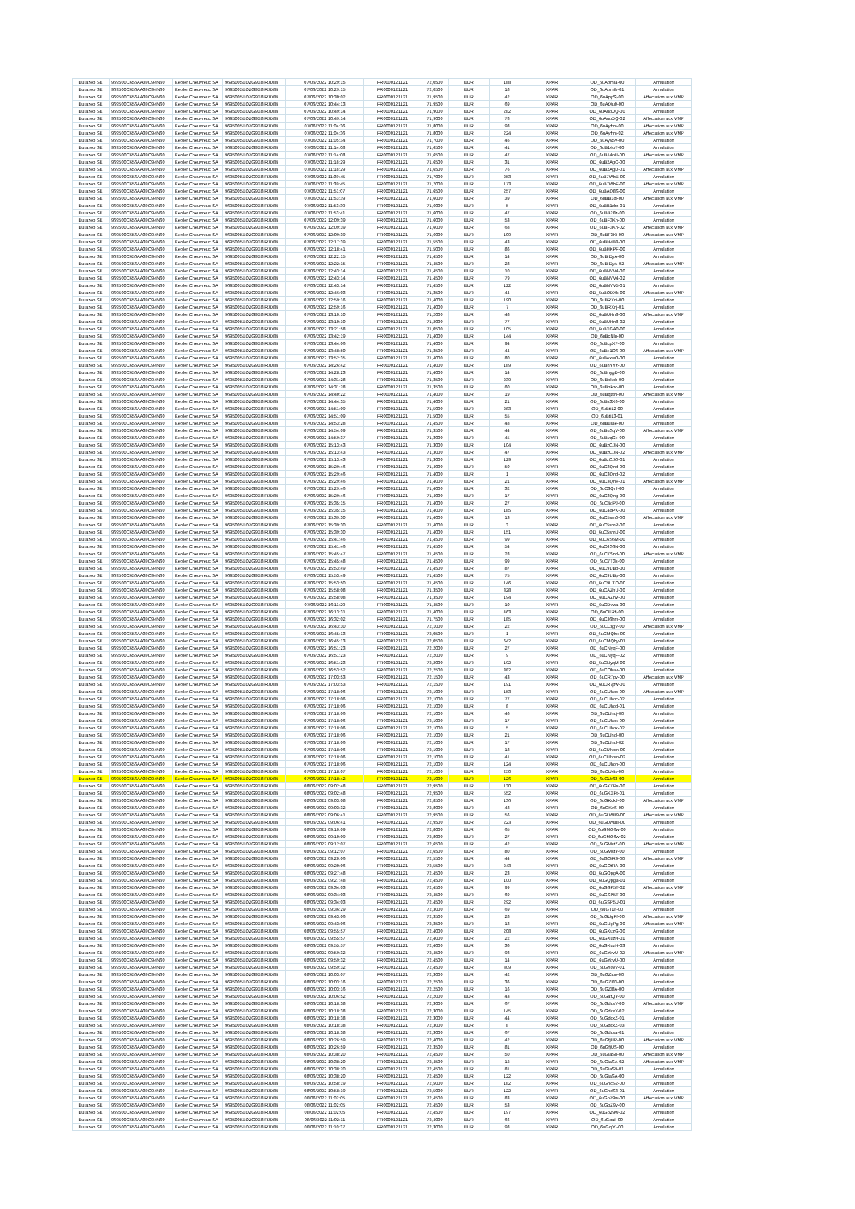| Eurazeo SE | 969500C656AA39O94N60 | Kepler Cheuvreux SA | 9695005EOZG9X8IRJD84 | 07/06/2022 10:29:15 | FR0000121121 | 72,0500 | EUR | 188 | XPAR | OD_6uApmIa-00 | Annulation |
| Eurazeo SE | 969500C656AA39O94N60 | Kepler Cheuvreux SA | 9695005EOZG9X8IRJD84 | 07/06/2022 10:29:15 | FR0000121121 | 72,0500 | EUR | 18 | XPAR | OD_6uApmIb-01 | Annulation |
| Eurazeo SE | 969500C656AA39O94N60 | Kepler Cheuvreux SA | 9695005EOZG9X8IRJD84 | 07/06/2022 10:30:02 | FR0000121121 | 71,9500 | EUR | 42 | XPAR | OD_6uApySj-00 | Affectation aux VMP |
| Eurazeo SE | 969500C656AA39O94N60 | Kepler Cheuvreux SA | 9695005EOZG9X8IRJD84 | 07/06/2022 10:44:13 | FR0000121121 | 71,9500 | EUR | 69 | XPAR | OD_6uAtXu0-00 | Annulation |
| Eurazeo SE | 969500C656AA39O94N60 | Kepler Cheuvreux SA | 9695005EOZG9X8IRJD84 | 07/06/2022 10:49:14 | FR0000121121 | 71,9000 | EUR | 282 | XPAR | OD_6uAuoDQ-00 | Annulation |
| Eurazeo SE | 969500C656AA39O94N60 | Kepler Cheuvreux SA | 9695005EOZG9X8IRJD84 | 07/06/2022 10:49:14 | FR0000121121 | 71,9000 | EUR | 78 | XPAR | OD_6uAuoDQ-02 | Affectation aux VMP |
| Eurazeo SE | 969500C656AA39O94N60 | Kepler Cheuvreux SA | 9695005EOZG9X8IRJD84 | 07/06/2022 11:04:36 | FR0000121121 | 71,8000 | EUR | 98 | XPAR | OD_6uAyfrm-00 | Affectation aux VMP |
| Eurazeo SE | 969500C656AA39O94N60 | Kepler Cheuvreux SA | 9695005EOZG9X8IRJD84 | 07/06/2022 11:04:36 | FR0000121121 | 71,8000 | EUR | 224 | XPAR | OD_6uAyfrm-02 | Affectation aux VMP |
| Eurazeo SE | 969500C656AA39O94N60 | Kepler Cheuvreux SA | 9695005EOZG9X8IRJD84 | 07/06/2022 11:05:34 | FR0000121121 | 71,7000 | EUR | 46 | XPAR | OD_6uAyv5V-00 | Annulation |
| Eurazeo SE | 969500C656AA39O94N60 | Kepler Cheuvreux SA | 9695005EOZG9X8IRJD84 | 07/06/2022 11:14:08 | FR0000121121 | 71,6500 | EUR | 41 | XPAR | OD_6uB14oT-00 | Annulation |
| Eurazeo SE | 969500C656AA39O94N60 | Kepler Cheuvreux SA | 9695005EOZG9X8IRJD84 | 07/06/2022 11:14:08 | FR0000121121 | 71,6500 | EUR | 47 | XPAR | OD_6uB14oU-00 | Affectation aux VMP |
| Eurazeo SE | 969500C656AA39O94N60 | Kepler Cheuvreux SA | 9695005EOZG9X8IRJD84 | 07/06/2022 11:18:29 | FR0000121121 | 71,6500 | EUR | 31 | XPAR | OD_6uB2AgC-00 | Annulation |
| Eurazeo SE | 969500C656AA39O94N60 | Kepler Cheuvreux SA | 9695005EOZG9X8IRJD84 | 07/06/2022 11:18:29 | FR0000121121 | 71,6500 | EUR | 76 | XPAR | OD_6uB2AgD-01 | Affectation aux VMP |
| Eurazeo SE | 969500C656AA39O94N60 | Kepler Cheuvreux SA | 9695005EOZG9X8IRJD84 | 07/06/2022 11:39:45 | FR0000121121 | 71,7000 | EUR | 253 | XPAR | OD_6uB7WbE-00 | Annulation |
| Eurazeo SE | 969500C656AA39O94N60 | Kepler Cheuvreux SA | 9695005EOZG9X8IRJD84 | 07/06/2022 11:39:45 | FR0000121121 | 71,7000 | EUR | 173 | XPAR | OD_6uB7WbF-00 | Affectation aux VMP |
| Eurazeo SE | 969500C656AA39O94N60 | Kepler Cheuvreux SA | 9695005EOZG9X8IRJD84 | 07/06/2022 11:51:07 | FR0000121121 | 71,6500 | EUR | 257 | XPAR | OD_6uBAO8S-00 | Annulation |
| Eurazeo SE | 969500C656AA39O94N60 | Kepler Cheuvreux SA | 9695005EOZG9X8IRJD84 | 07/06/2022 11:53:39 | FR0000121121 | 71,6000 | EUR | 39 | XPAR | OD_6uBB1dl-00 | Affectation aux VMP |
| Eurazeo SE | 969500C656AA39O94N60 | Kepler Cheuvreux SA | 9695005EOZG9X8IRJD84 | 07/06/2022 11:53:39 | FR0000121121 | 71,6000 | EUR | 5 | XPAR | OD_6uBB1dm-01 | Annulation |
| Eurazeo SE | 969500C656AA39O94N60 | Kepler Cheuvreux SA | 9695005EOZG9X8IRJD84 | 07/06/2022 11:53:41 | FR0000121121 | 71,6000 | EUR | 47 | XPAR | OD_6uBB28z-00 | Annulation |
| Eurazeo SE | 969500C656AA39O94N60 | Kepler Cheuvreux SA | 9695005EOZG9X8IRJD84 | 07/06/2022 12:09:39 | FR0000121121 | 71,6000 | EUR | 53 | XPAR | OD_6uBF3Kh-00 | Annulation |
| Eurazeo SE | 969500C656AA39O94N60 | Kepler Cheuvreux SA | 9695005EOZG9X8IRJD84 | 07/06/2022 12:09:39 | FR0000121121 | 71,6000 | EUR | 68 | XPAR | OD_6uBF3Kh-02 | Affectation aux VMP |
| Eurazeo SE | 969500C656AA39O94N60 | Kepler Cheuvreux SA | 9695005EOZG9X8IRJD84 | 07/06/2022 12:09:39 | FR0000121121 | 71,6000 | EUR | 109 | XPAR | OD_6uBF3Ki-00 | Affectation aux VMP |
| Eurazeo SE | 969500C656AA39O94N60 | Kepler Cheuvreux SA | 9695005EOZG9X8IRJD84 | 07/06/2022 12:17:39 | FR0000121121 | 71,5500 | EUR | 43 | XPAR | OD_6uBH4B3-00 | Annulation |
| Eurazeo SE | 969500C656AA39O94N60 | Kepler Cheuvreux SA | 9695005EOZG9X8IRJD84 | 07/06/2022 12:18:41 | FR0000121121 | 71,5000 | EUR | 86 | XPAR | OD_6uBHKPF-00 | Annulation |
| Eurazeo SE | 969500C656AA39O94N60 | Kepler Cheuvreux SA | 9695005EOZG9X8IRJD84 | 07/06/2022 12:22:15 | FR0000121121 | 71,4500 | EUR | 14 | XPAR | OD_6uBIDyA-00 | Annulation |
| Eurazeo SE | 969500C656AA39O94N60 | Kepler Cheuvreux SA | 9695005EOZG9X8IRJD84 | 07/06/2022 12:22:15 | FR0000121121 | 71,4500 | EUR | 28 | XPAR | OD_6uBIDyA-02 | Affectation aux VMP |
| Eurazeo SE | 969500C656AA39O94N60 | Kepler Cheuvreux SA | 9695005EOZG9X8IRJD84 | 07/06/2022 12:43:14 | FR0000121121 | 71,4500 | EUR | 10 | XPAR | OD_6uBNVV4-00 | Annulation |
| Eurazeo SE | 969500C656AA39O94N60 | Kepler Cheuvreux SA | 9695005EOZG9X8IRJD84 | 07/06/2022 12:43:14 | FR0000121121 | 71,4500 | EUR | 79 | XPAR | OD_6uBNVV4-02 | Annulation |
| Eurazeo SE | 969500C656AA39O94N60 | Kepler Cheuvreux SA | 9695005EOZG9X8IRJD84 | 07/06/2022 12:43:14 | FR0000121121 | 71,4500 | EUR | 122 | XPAR | OD_6uBNVV5-01 | Annulation |
| Eurazeo SE | 969500C656AA39O94N60 | Kepler Cheuvreux SA | 9695005EOZG9X8IRJD84 | 07/06/2022 12:46:03 | FR0000121121 | 71,3500 | EUR | 44 | XPAR | OD_6uBODXk-00 | Affectation aux VMP |
| Eurazeo SE | 969500C656AA39O94N60 | Kepler Cheuvreux SA | 9695005EOZG9X8IRJD84 | 07/06/2022 12:59:16 | FR0000121121 | 71,4000 | EUR | 190 | XPAR | OD_6uBRXni-00 | Annulation |
| Eurazeo SE | 969500C656AA39O94N60 | Kepler Cheuvreux SA | 9695005EOZG9X8IRJD84 | 07/06/2022 12:59:16 | FR0000121121 | 71,4000 | EUR | 7 | XPAR | OD_6uBRXnj-01 | Annulation |
| Eurazeo SE | 969500C656AA39O94N60 | Kepler Cheuvreux SA | 9695005EOZG9X8IRJD84 | 07/06/2022 13:10:10 | FR0000121121 | 71,2000 | EUR | 48 | XPAR | OD_6uBUHn8-00 | Affectation aux VMP |
| Eurazeo SE | 969500C656AA39O94N60 | Kepler Cheuvreux SA | 9695005EOZG9X8IRJD84 | 07/06/2022 13:10:10 | FR0000121121 | 71,2000 | EUR | 77 | XPAR | OD_6uBUHn8-02 | Annulation |
| Eurazeo SE | 969500C656AA39O94N60 | Kepler Cheuvreux SA | 9695005EOZG9X8IRJD84 | 07/06/2022 13:21:58 | FR0000121121 | 71,0500 | EUR | 105 | XPAR | OD_6uBXGA0-00 | Annulation |
| Eurazeo SE | 969500C656AA39O94N60 | Kepler Cheuvreux SA | 9695005EOZG9X8IRJD84 | 07/06/2022 13:42:19 | FR0000121121 | 71,4000 | EUR | 144 | XPAR | OD_6uBcNlu-00 | Annulation |
| Eurazeo SE | 969500C656AA39O94N60 | Kepler Cheuvreux SA | 9695005EOZG9X8IRJD84 | 07/06/2022 13:44:06 | FR0000121121 | 71,4000 | EUR | 94 | XPAR | OD_6uBcpX7-00 | Annulation |
| Eurazeo SE | 969500C656AA39O94N60 | Kepler Cheuvreux SA | 9695005EOZG9X8IRJD84 | 07/06/2022 13:48:50 | FR0000121121 | 71,3500 | EUR | 44 | XPAR | OD_6uBe1O6-00 | Affectation aux VMP |
| Eurazeo SE | 969500C656AA39O94N60 | Kepler Cheuvreux SA | 9695005EOZG9X8IRJD84 | 07/06/2022 13:52:35 | FR0000121121 | 71,4000 | EUR | 80 | XPAR | OD_6uBexwO-00 | Annulation |
| Eurazeo SE | 969500C656AA39O94N60 | Kepler Cheuvreux SA | 9695005EOZG9X8IRJD84 | 07/06/2022 14:26:42 | FR0000121121 | 71,4000 | EUR | 189 | XPAR | OD_6uBnYYz-00 | Annulation |
| Eurazeo SE | 969500C656AA39O94N60 | Kepler Cheuvreux SA | 9695005EOZG9X8IRJD84 | 07/06/2022 14:28:23 | FR0000121121 | 71,4000 | EUR | 14 | XPAR | OD_6uBnygD-00 | Annulation |
| Eurazeo SE | 969500C656AA39O94N60 | Kepler Cheuvreux SA | 9695005EOZG9X8IRJD84 | 07/06/2022 14:31:28 | FR0000121121 | 71,3500 | EUR | 239 | XPAR | OD_6uBokob-00 | Annulation |
| Eurazeo SE | 969500C656AA39O94N60 | Kepler Cheuvreux SA | 9695005EOZG9X8IRJD84 | 07/06/2022 14:31:28 | FR0000121121 | 71,3500 | EUR | 60 | XPAR | OD_6uBokoc-00 | Annulation |
| Eurazeo SE | 969500C656AA39O94N60 | Kepler Cheuvreux SA | 9695005EOZG9X8IRJD84 | 07/06/2022 14:40:22 | FR0000121121 | 71,4000 | EUR | 19 | XPAR | OD_6uBqztN-00 | Affectation aux VMP |
| Eurazeo SE | 969500C656AA39O94N60 | Kepler Cheuvreux SA | 9695005EOZG9X8IRJD84 | 07/06/2022 14:44:35 | FR0000121121 | 71,4000 | EUR | 21 | XPAR | OD_6uBs3X6-00 | Annulation |
| Eurazeo SE | 969500C656AA39O94N60 | Kepler Cheuvreux SA | 9695005EOZG9X8IRJD84 | 07/06/2022 14:51:09 | FR0000121121 | 71,5000 | EUR | 283 | XPAR | OD_6uBti12-00 | Annulation |
| Eurazeo SE | 969500C656AA39O94N60 | Kepler Cheuvreux SA | 9695005EOZG9X8IRJD84 | 07/06/2022 14:51:09 | FR0000121121 | 71,5000 | EUR | 55 | XPAR | OD_6uBti13-01 | Annulation |
| Eurazeo SE | 969500C656AA39O94N60 | Kepler Cheuvreux SA | 9695005EOZG9X8IRJD84 | 07/06/2022 14:53:28 | FR0000121121 | 71,4500 | EUR | 48 | XPAR | OD_6uBulBe-00 | Annulation |
| Eurazeo SE | 969500C656AA39O94N60 | Kepler Cheuvreux SA | 9695005EOZG9X8IRJD84 | 07/06/2022 14:54:09 | FR0000121121 | 71,3500 | EUR | 44 | XPAR | OD_6uBuSqV-00 | Affectation aux VMP |
| Eurazeo SE | 969500C656AA39O94N60 | Kepler Cheuvreux SA | 9695005EOZG9X8IRJD84 | 07/06/2022 14:59:37 | FR0000121121 | 71,3000 | EUR | 45 | XPAR | OD_6uBvqCe-00 | Annulation |
| Eurazeo SE | 969500C656AA39O94N60 | Kepler Cheuvreux SA | 9695005EOZG9X8IRJD84 | 07/06/2022 15:13:43 | FR0000121121 | 71,3000 | EUR | 104 | XPAR | OD_6uBzOJN-00 | Annulation |
| Eurazeo SE | 969500C656AA39O94N60 | Kepler Cheuvreux SA | 9695005EOZG9X8IRJD84 | 07/06/2022 15:13:43 | FR0000121121 | 71,3000 | EUR | 47 | XPAR | OD_6uBzOJN-02 | Affectation aux VMP |
| Eurazeo SE | 969500C656AA39O94N60 | Kepler Cheuvreux SA | 9695005EOZG9X8IRJD84 | 07/06/2022 15:13:43 | FR0000121121 | 71,3000 | EUR | 129 | XPAR | OD_6uBzOJO-01 | Annulation |
| Eurazeo SE | 969500C656AA39O94N60 | Kepler Cheuvreux SA | 9695005EOZG9X8IRJD84 | 07/06/2022 15:29:46 | FR0000121121 | 71,4000 | EUR | 50 | XPAR | OD_6uC3Qnd-00 | Annulation |
| Eurazeo SE | 969500C656AA39O94N60 | Kepler Cheuvreux SA | 9695005EOZG9X8IRJD84 | 07/06/2022 15:29:46 | FR0000121121 | 71,4000 | EUR | 1 | XPAR | OD_6uC3Qnd-02 | Annulation |
| Eurazeo SE | 969500C656AA39O94N60 | Kepler Cheuvreux SA | 9695005EOZG9X8IRJD84 | 07/06/2022 15:29:46 | FR0000121121 | 71,4000 | EUR | 21 | XPAR | OD_6uC3Qne-01 | Affectation aux VMP |
| Eurazeo SE | 969500C656AA39O94N60 | Kepler Cheuvreux SA | 9695005EOZG9X8IRJD84 | 07/06/2022 15:29:46 | FR0000121121 | 71,4000 | EUR | 32 | XPAR | OD_6uC3Qnf-00 | Annulation |
| Eurazeo SE | 969500C656AA39O94N60 | Kepler Cheuvreux SA | 9695005EOZG9X8IRJD84 | 07/06/2022 15:29:46 | FR0000121121 | 71,4000 | EUR | 17 | XPAR | OD_6uC3Qng-00 | Annulation |
| Eurazeo SE | 969500C656AA39O94N60 | Kepler Cheuvreux SA | 9695005EOZG9X8IRJD84 | 07/06/2022 15:35:15 | FR0000121121 | 71,4000 | EUR | 27 | XPAR | OD_6uC4oPJ-00 | Annulation |
| Eurazeo SE | 969500C656AA39O94N60 | Kepler Cheuvreux SA | 9695005EOZG9X8IRJD84 | 07/06/2022 15:35:15 | FR0000121121 | 71,4000 | EUR | 185 | XPAR | OD_6uC4oPK-00 | Annulation |
| Eurazeo SE | 969500C656AA39O94N60 | Kepler Cheuvreux SA | 9695005EOZG9X8IRJD84 | 07/06/2022 15:39:30 | FR0000121121 | 71,4000 | EUR | 13 | XPAR | OD_6uC5sm0-00 | Affectation aux VMP |
| Eurazeo SE | 969500C656AA39O94N60 | Kepler Cheuvreux SA | 9695005EOZG9X8IRJD84 | 07/06/2022 15:39:30 | FR0000121121 | 71,4000 | EUR | 3 | XPAR | OD_6uC5smP-00 | Annulation |
| Eurazeo SE | 969500C656AA39O94N60 | Kepler Cheuvreux SA | 9695005EOZG9X8IRJD84 | 07/06/2022 15:39:30 | FR0000121121 | 71,4000 | EUR | 151 | XPAR | OD_6uC5smU-00 | Annulation |
| Eurazeo SE | 969500C656AA39O94N60 | Kepler Cheuvreux SA | 9695005EOZG9X8IRJD84 | 07/06/2022 15:41:46 | FR0000121121 | 71,4500 | EUR | 99 | XPAR | OD_6uC6S6M-00 | Annulation |
| Eurazeo SE | 969500C656AA39O94N60 | Kepler Cheuvreux SA | 9695005EOZG9X8IRJD84 | 07/06/2022 15:41:46 | FR0000121121 | 71,4500 | EUR | 54 | XPAR | OD_6uC6S6N-00 | Annulation |
| Eurazeo SE | 969500C656AA39O94N60 | Kepler Cheuvreux SA | 9695005EOZG9X8IRJD84 | 07/06/2022 15:45:47 | FR0000121121 | 71,4500 | EUR | 28 | XPAR | OD_6uC7Snd-00 | Affectation aux VMP |
| Eurazeo SE | 969500C656AA39O94N60 | Kepler Cheuvreux SA | 9695005EOZG9X8IRJD84 | 07/06/2022 15:45:48 | FR0000121121 | 71,4500 | EUR | 99 | XPAR | OD_6uC7T3k-00 | Annulation |
| Eurazeo SE | 969500C656AA39O94N60 | Kepler Cheuvreux SA | 9695005EOZG9X8IRJD84 | 07/06/2022 15:53:49 | FR0000121121 | 71,4500 | EUR | 87 | XPAR | OD_6uC9UBo-00 | Annulation |
| Eurazeo SE | 969500C656AA39O94N60 | Kepler Cheuvreux SA | 9695005EOZG9X8IRJD84 | 07/06/2022 15:53:49 | FR0000121121 | 71,4500 | EUR | 75 | XPAR | OD_6uC9UBp-00 | Annulation |
| Eurazeo SE | 969500C656AA39O94N60 | Kepler Cheuvreux SA | 9695005EOZG9X8IRJD84 | 07/06/2022 15:53:50 | FR0000121121 | 71,4500 | EUR | 146 | XPAR | OD_6uC9UTO-00 | Annulation |
| Eurazeo SE | 969500C656AA39O94N60 | Kepler Cheuvreux SA | 9695005EOZG9X8IRJD84 | 07/06/2022 15:58:08 | FR0000121121 | 71,3500 | EUR | 328 | XPAR | OD_6uCAZhU-00 | Annulation |
| Eurazeo SE | 969500C656AA39O94N60 | Kepler Cheuvreux SA | 9695005EOZG9X8IRJD84 | 07/06/2022 15:58:08 | FR0000121121 | 71,3500 | EUR | 194 | XPAR | OD_6uCAZhV-00 | Annulation |
| Eurazeo SE | 969500C656AA39O94N60 | Kepler Cheuvreux SA | 9695005EOZG9X8IRJD84 | 07/06/2022 16:11:29 | FR0000121121 | 71,4500 | EUR | 10 | XPAR | OD_6uCDvwa-00 | Annulation |
| Eurazeo SE | 969500C656AA39O94N60 | Kepler Cheuvreux SA | 9695005EOZG9X8IRJD84 | 07/06/2022 16:13:31 | FR0000121121 | 71,4000 | EUR | 463 | XPAR | OD_6uCERfj-00 | Annulation |
| Eurazeo SE | 969500C656AA39O94N60 | Kepler Cheuvreux SA | 9695005EOZG9X8IRJD84 | 07/06/2022 16:32:02 | FR0000121121 | 71,7500 | EUR | 185 | XPAR | OD_6uCJ6hm-00 | Annulation |
| Eurazeo SE | 969500C656AA39O94N60 | Kepler Cheuvreux SA | 9695005EOZG9X8IRJD84 | 07/06/2022 16:43:30 | FR0000121121 | 72,1000 | EUR | 22 | XPAR | OD_6uCLzgV-00 | Affectation aux VMP |
| Eurazeo SE | 969500C656AA39O94N60 | Kepler Cheuvreux SA | 9695005EOZG9X8IRJD84 | 07/06/2022 16:45:13 | FR0000121121 | 72,0500 | EUR | 1 | XPAR | OD_6uCMQbx-00 | Annulation |
| Eurazeo SE | 969500C656AA39O94N60 | Kepler Cheuvreux SA | 9695005EOZG9X8IRJD84 | 07/06/2022 16:45:13 | FR0000121121 | 72,0500 | EUR | 642 | XPAR | OD_6uCMQby-01 | Annulation |
| Eurazeo SE | 969500C656AA39O94N60 | Kepler Cheuvreux SA | 9695005EOZG9X8IRJD84 | 07/06/2022 16:51:23 | FR0000121121 | 72,2000 | EUR | 27 | XPAR | OD_6uCNyqF-00 | Annulation |
| Eurazeo SE | 969500C656AA39O94N60 | Kepler Cheuvreux SA | 9695005EOZG9X8IRJD84 | 07/06/2022 16:51:23 | FR0000121121 | 72,2000 | EUR | 9 | XPAR | OD_6uCNyqF-02 | Annulation |
| Eurazeo SE | 969500C656AA39O94N60 | Kepler Cheuvreux SA | 9695005EOZG9X8IRJD84 | 07/06/2022 16:51:23 | FR0000121121 | 72,2000 | EUR | 192 | XPAR | OD_6uCNyqM-00 | Annulation |
| Eurazeo SE | 969500C656AA39O94N60 | Kepler Cheuvreux SA | 9695005EOZG9X8IRJD84 | 07/06/2022 16:53:52 | FR0000121121 | 72,2500 | EUR | 382 | XPAR | OD_6uCObav-00 | Annulation |
| Eurazeo SE | 969500C656AA39O94N60 | Kepler Cheuvreux SA | 9695005EOZG9X8IRJD84 | 07/06/2022 17:03:53 | FR0000121121 | 72,1500 | EUR | 43 | XPAR | OD_6uCR7pv-00 | Affectation aux VMP |
| Eurazeo SE | 969500C656AA39O94N60 | Kepler Cheuvreux SA | 9695005EOZG9X8IRJD84 | 07/06/2022 17:03:53 | FR0000121121 | 72,1500 | EUR | 191 | XPAR | OD_6uCR7pw-00 | Annulation |
| Eurazeo SE | 969500C656AA39O94N60 | Kepler Cheuvreux SA | 9695005EOZG9X8IRJD84 | 07/06/2022 17:18:06 | FR0000121121 | 72,1000 | EUR | 153 | XPAR | OD_6uCUhoc-00 | Affectation aux VMP |
| Eurazeo SE | 969500C656AA39O94N60 | Kepler Cheuvreux SA | 9695005EOZG9X8IRJD84 | 07/06/2022 17:18:06 | FR0000121121 | 72,1000 | EUR | 77 | XPAR | OD_6uCUhoc-02 | Annulation |
| Eurazeo SE | 969500C656AA39O94N60 | Kepler Cheuvreux SA | 9695005EOZG9X8IRJD84 | 07/06/2022 17:18:06 | FR0000121121 | 72,1000 | EUR | 8 | XPAR | OD_6uCUhod-01 | Annulation |
| Eurazeo SE | 969500C656AA39O94N60 | Kepler Cheuvreux SA | 9695005EOZG9X8IRJD84 | 07/06/2022 17:18:06 | FR0000121121 | 72,1000 | EUR | 46 | XPAR | OD_6uCUhoj-00 | Annulation |
| Eurazeo SE | 969500C656AA39O94N60 | Kepler Cheuvreux SA | 9695005EOZG9X8IRJD84 | 07/06/2022 17:18:06 | FR0000121121 | 72,1000 | EUR | 17 | XPAR | OD_6uCUhok-00 | Annulation |
| Eurazeo SE | 969500C656AA39O94N60 | Kepler Cheuvreux SA | 9695005EOZG9X8IRJD84 | 07/06/2022 17:18:06 | FR0000121121 | 72,1000 | EUR | 5 | XPAR | OD_6uCUhok-02 | Annulation |
| Eurazeo SE | 969500C656AA39O94N60 | Kepler Cheuvreux SA | 9695005EOZG9X8IRJD84 | 07/06/2022 17:18:06 | FR0000121121 | 72,1000 | EUR | 21 | XPAR | OD_6uCUhol-00 | Annulation |
| Eurazeo SE | 969500C656AA39O94N60 | Kepler Cheuvreux SA | 9695005EOZG9X8IRJD84 | 07/06/2022 17:18:06 | FR0000121121 | 72,1000 | EUR | 17 | XPAR | OD_6uCUhol-02 | Annulation |
| Eurazeo SE | 969500C656AA39O94N60 | Kepler Cheuvreux SA | 9695005EOZG9X8IRJD84 | 07/06/2022 17:18:06 | FR0000121121 | 72,1000 | EUR | 18 | XPAR | OD_6uCUhom-00 | Annulation |
| Eurazeo SE | 969500C656AA39O94N60 | Kepler Cheuvreux SA | 9695005EOZG9X8IRJD84 | 07/06/2022 17:18:06 | FR0000121121 | 72,1000 | EUR | 41 | XPAR | OD_6uCUhom-02 | Annulation |
| Eurazeo SE | 969500C656AA39O94N60 | Kepler Cheuvreux SA | 9695005EOZG9X8IRJD84 | 07/06/2022 17:18:06 | FR0000121121 | 72,1000 | EUR | 124 | XPAR | OD_6uCUhon-00 | Annulation |
| Eurazeo SE | 969500C656AA39O94N60 | Kepler Cheuvreux SA | 9695005EOZG9X8IRJD84 | 07/06/2022 17:18:07 | FR0000121121 | 72,1000 | EUR | 250 | XPAR | OD_6uCUi4s-00 | Annulation |
| Eurazeo SE | 969500C656AA39O94N60 | Kepler Cheuvreux SA | 9695005EOZG9X8IRJD84 | 07/06/2022 17:18:42 | FR0000121121 | 72,1000 | EUR | 126 | XPAR | OD_6uCUr63-00 | Annulation |
| Eurazeo SE | 969500C656AA39O94N60 | Kepler Cheuvreux SA | 9695005EOZG9X8IRJD84 | 08/06/2022 09:02:48 | FR0000121121 | 72,9500 | EUR | 130 | XPAR | OD_6uGKXPs-00 | Annulation |
| Eurazeo SE | 969500C656AA39O94N60 | Kepler Cheuvreux SA | 9695005EOZG9X8IRJD84 | 08/06/2022 09:02:48 | FR0000121121 | 72,9500 | EUR | 552 | XPAR | OD_6uGKXPt-01 | Annulation |
| Eurazeo SE | 969500C656AA39O94N60 | Kepler Cheuvreux SA | 9695005EOZG9X8IRJD84 | 08/06/2022 09:03:08 | FR0000121121 | 72,8500 | EUR | 136 | XPAR | OD_6uGKckJ-00 | Affectation aux VMP |
| Eurazeo SE | 969500C656AA39O94N60 | Kepler Cheuvreux SA | 9695005EOZG9X8IRJD84 | 08/06/2022 09:03:32 | FR0000121121 | 72,8000 | EUR | 48 | XPAR | OD_6uGKirS-00 | Annulation |
| Eurazeo SE | 969500C656AA39O94N60 | Kepler Cheuvreux SA | 9695005EOZG9X8IRJD84 | 08/06/2022 09:06:41 | FR0000121121 | 72,9500 | EUR | 56 | XPAR | OD_6uGLWB9-00 | Affectation aux VMP |
| Eurazeo SE | 969500C656AA39O94N60 | Kepler Cheuvreux SA | 9695005EOZG9X8IRJD84 | 08/06/2022 09:06:41 | FR0000121121 | 72,9500 | EUR | 223 | XPAR | OD_6uGLWB8-00 | Annulation |
| Eurazeo SE | 969500C656AA39O94N60 | Kepler Cheuvreux SA | 9695005EOZG9X8IRJD84 | 08/06/2022 09:10:09 | FR0000121121 | 72,8000 | EUR | 65 | XPAR | OD_6uGMO6w-00 | Annulation |
| Eurazeo SE | 969500C656AA39O94N60 | Kepler Cheuvreux SA | 9695005EOZG9X8IRJD84 | 08/06/2022 09:10:09 | FR0000121121 | 72,8000 | EUR | 27 | XPAR | OD_6uGMO6w-02 | Annulation |
| Eurazeo SE | 969500C656AA39O94N60 | Kepler Cheuvreux SA | 9695005EOZG9X8IRJD84 | 08/06/2022 09:12:07 | FR0000121121 | 72,6500 | EUR | 42 | XPAR | OD_6uGMstZ-00 | Affectation aux VMP |
| Eurazeo SE | 969500C656AA39O94N60 | Kepler Cheuvreux SA | 9695005EOZG9X8IRJD84 | 08/06/2022 09:12:07 | FR0000121121 | 72,6500 | EUR | 80 | XPAR | OD_6uGMstY-00 | Annulation |
| Eurazeo SE | 969500C656AA39O94N60 | Kepler Cheuvreux SA | 9695005EOZG9X8IRJD84 | 08/06/2022 09:20:06 | FR0000121121 | 72,5500 | EUR | 44 | XPAR | OD_6uGOtR9-00 | Affectation aux VMP |
| Eurazeo SE | 969500C656AA39O94N60 | Kepler Cheuvreux SA | 9695005EOZG9X8IRJD84 | 08/06/2022 09:20:06 | FR0000121121 | 72,5500 | EUR | 243 | XPAR | OD_6uGOtRA-00 | Annulation |
| Eurazeo SE | 969500C656AA39O94N60 | Kepler Cheuvreux SA | 9695005EOZG9X8IRJD84 | 08/06/2022 09:27:48 | FR0000121121 | 72,4500 | EUR | 23 | XPAR | OD_6uGQpgA-00 | Annulation |
| Eurazeo SE | 969500C656AA39O94N60 | Kepler Cheuvreux SA | 9695005EOZG9X8IRJD84 | 08/06/2022 09:27:48 | FR0000121121 | 72,4500 | EUR | 100 | XPAR | OD_6uGQpgB-01 | Annulation |
| Eurazeo SE | 969500C656AA39O94N60 | Kepler Cheuvreux SA | 9695005EOZG9X8IRJD84 | 08/06/2022 09:34:03 | FR0000121121 | 72,4500 | EUR | 99 | XPAR | OD_6uGSP5T-02 | Affectation aux VMP |
| Eurazeo SE | 969500C656AA39O94N60 | Kepler Cheuvreux SA | 9695005EOZG9X8IRJD84 | 08/06/2022 09:34:03 | FR0000121121 | 72,4500 | EUR | 69 | XPAR | OD_6uGSP5T-00 | Annulation |
| Eurazeo SE | 969500C656AA39O94N60 | Kepler Cheuvreux SA | 9695005EOZG9X8IRJD84 | 08/06/2022 09:34:03 | FR0000121121 | 72,4500 | EUR | 292 | XPAR | OD_6uGSP5U-01 | Annulation |
| Eurazeo SE | 969500C656AA39O94N60 | Kepler Cheuvreux SA | 9695005EOZG9X8IRJD84 | 08/06/2022 09:36:29 | FR0000121121 | 72,3000 | EUR | 69 | XPAR | OD_6uGT1lt-00 | Annulation |
| Eurazeo SE | 969500C656AA39O94N60 | Kepler Cheuvreux SA | 9695005EOZG9X8IRJD84 | 08/06/2022 09:43:06 | FR0000121121 | 72,3500 | EUR | 28 | XPAR | OD_6uGUgPf-00 | Affectation aux VMP |
| Eurazeo SE | 969500C656AA39O94N60 | Kepler Cheuvreux SA | 9695005EOZG9X8IRJD84 | 08/06/2022 09:43:06 | FR0000121121 | 72,3500 | EUR | 13 | XPAR | OD_6uGUgPg-00 | Affectation aux VMP |
| Eurazeo SE | 969500C656AA39O94N60 | Kepler Cheuvreux SA | 9695005EOZG9X8IRJD84 | 08/06/2022 09:55:57 | FR0000121121 | 72,4000 | EUR | 208 | XPAR | OD_6uGXuzG-00 | Annulation |
| Eurazeo SE | 969500C656AA39O94N60 | Kepler Cheuvreux SA | 9695005EOZG9X8IRJD84 | 08/06/2022 09:55:57 | FR0000121121 | 72,4000 | EUR | 22 | XPAR | OD_6uGXuzH-01 | Annulation |
| Eurazeo SE | 969500C656AA39O94N60 | Kepler Cheuvreux SA | 9695005EOZG9X8IRJD84 | 08/06/2022 09:55:57 | FR0000121121 | 72,4000 | EUR | 36 | XPAR | OD_6uGXuzH-03 | Annulation |
| Eurazeo SE | 969500C656AA39O94N60 | Kepler Cheuvreux SA | 9695005EOZG9X8IRJD84 | 08/06/2022 09:59:32 | FR0000121121 | 72,4500 | EUR | 93 | XPAR | OD_6uGYovU-02 | Affectation aux VMP |
| Eurazeo SE | 969500C656AA39O94N60 | Kepler Cheuvreux SA | 9695005EOZG9X8IRJD84 | 08/06/2022 09:59:32 | FR0000121121 | 72,4500 | EUR | 14 | XPAR | OD_6uGYovU-00 | Annulation |
| Eurazeo SE | 969500C656AA39O94N60 | Kepler Cheuvreux SA | 9695005EOZG9X8IRJD84 | 08/06/2022 09:59:32 | FR0000121121 | 72,4500 | EUR | 309 | XPAR | OD_6uGYovV-01 | Annulation |
| Eurazeo SE | 969500C656AA39O94N60 | Kepler Cheuvreux SA | 9695005EOZG9X8IRJD84 | 08/06/2022 10:03:07 | FR0000121121 | 72,3000 | EUR | 42 | XPAR | OD_6uGZiuo-00 | Annulation |
| Eurazeo SE | 969500C656AA39O94N60 | Kepler Cheuvreux SA | 9695005EOZG9X8IRJD84 | 08/06/2022 10:03:16 | FR0000121121 | 72,2500 | EUR | 36 | XPAR | OD_6uGZl83-00 | Annulation |
| Eurazeo SE | 969500C656AA39O94N60 | Kepler Cheuvreux SA | 9695005EOZG9X8IRJD84 | 08/06/2022 10:03:16 | FR0000121121 | 72,2500 | EUR | 16 | XPAR | OD_6uGZl8A-00 | Annulation |
| Eurazeo SE | 969500C656AA39O94N60 | Kepler Cheuvreux SA | 9695005EOZG9X8IRJD84 | 08/06/2022 10:06:52 | FR0000121121 | 72,2000 | EUR | 43 | XPAR | OD_6uGafQY-00 | Annulation |
| Eurazeo SE | 969500C656AA39O94N60 | Kepler Cheuvreux SA | 9695005EOZG9X8IRJD84 | 08/06/2022 10:18:38 | FR0000121121 | 72,3000 | EUR | 67 | XPAR | OD_6uGdcxY-00 | Affectation aux VMP |
| Eurazeo SE | 969500C656AA39O94N60 | Kepler Cheuvreux SA | 9695005EOZG9X8IRJD84 | 08/06/2022 10:18:38 | FR0000121121 | 72,3000 | EUR | 145 | XPAR | OD_6uGdcxY-02 | Annulation |
| Eurazeo SE | 969500C656AA39O94N60 | Kepler Cheuvreux SA | 9695005EOZG9X8IRJD84 | 08/06/2022 10:18:38 | FR0000121121 | 72,3000 | EUR | 44 | XPAR | OD_6uGdcxZ-01 | Annulation |
| Eurazeo SE | 969500C656AA39O94N60 | Kepler Cheuvreux SA | 9695005EOZG9X8IRJD84 | 08/06/2022 10:18:38 | FR0000121121 | 72,3000 | EUR | 8 | XPAR | OD_6uGdcxZ-03 | Annulation |
| Eurazeo SE | 969500C656AA39O94N60 | Kepler Cheuvreux SA | 9695005EOZG9X8IRJD84 | 08/06/2022 10:18:38 | FR0000121121 | 72,3000 | EUR | 67 | XPAR | OD_6uGdcxa-01 | Annulation |
| Eurazeo SE | 969500C656AA39O94N60 | Kepler Cheuvreux SA | 9695005EOZG9X8IRJD84 | 08/06/2022 10:26:59 | FR0000121121 | 72,4000 | EUR | 42 | XPAR | OD_6uGfjUR-00 | Affectation aux VMP |
| Eurazeo SE | 969500C656AA39O94N60 | Kepler Cheuvreux SA | 9695005EOZG9X8IRJD84 | 08/06/2022 10:26:59 | FR0000121121 | 72,3500 | EUR | 81 | XPAR | OD_6uGfjUS-00 | Annulation |
| Eurazeo SE | 969500C656AA39O94N60 | Kepler Cheuvreux SA | 9695005EOZG9X8IRJD84 | 08/06/2022 10:38:20 | FR0000121121 | 72,4500 | EUR | 50 | XPAR | OD_6uGiaS8-00 | Affectation aux VMP |
| Eurazeo SE | 969500C656AA39O94N60 | Kepler Cheuvreux SA | 9695005EOZG9X8IRJD84 | 08/06/2022 10:38:20 | FR0000121121 | 72,4500 | EUR | 12 | XPAR | OD_6uGiaSA-02 | Affectation aux VMP |
| Eurazeo SE | 969500C656AA39O94N60 | Kepler Cheuvreux SA | 9695005EOZG9X8IRJD84 | 08/06/2022 10:38:20 | FR0000121121 | 72,4500 | EUR | 81 | XPAR | OD_6uGiaS9-01 | Annulation |
| Eurazeo SE | 969500C656AA39O94N60 | Kepler Cheuvreux SA | 9695005EOZG9X8IRJD84 | 08/06/2022 10:38:20 | FR0000121121 | 72,4500 | EUR | 122 | XPAR | OD_6uGiaSA-00 | Annulation |
| Eurazeo SE | 969500C656AA39O94N60 | Kepler Cheuvreux SA | 9695005EOZG9X8IRJD84 | 08/06/2022 10:58:19 | FR0000121121 | 72,5000 | EUR | 182 | XPAR | OD_6uGncS2-00 | Annulation |
| Eurazeo SE | 969500C656AA39O94N60 | Kepler Cheuvreux SA | 9695005EOZG9X8IRJD84 | 08/06/2022 10:58:19 | FR0000121121 | 72,5000 | EUR | 122 | XPAR | OD_6uGncS3-01 | Annulation |
| Eurazeo SE | 969500C656AA39O94N60 | Kepler Cheuvreux SA | 9695005EOZG9X8IRJD84 | 08/06/2022 11:02:05 | FR0000121121 | 72,4500 | EUR | 83 | XPAR | OD_6uGoZ9w-00 | Affectation aux VMP |
| Eurazeo SE | 969500C656AA39O94N60 | Kepler Cheuvreux SA | 9695005EOZG9X8IRJD84 | 08/06/2022 11:02:05 | FR0000121121 | 72,4500 | EUR | 53 | XPAR | OD_6uGoZ9v-00 | Annulation |
| Eurazeo SE | 969500C656AA39O94N60 | Kepler Cheuvreux SA | 9695005EOZG9X8IRJD84 | 08/06/2022 11:02:05 | FR0000121121 | 72,4500 | EUR | 197 | XPAR | OD_6uGoZ9w-02 | Annulation |
| Eurazeo SE | 969500C656AA39O94N60 | Kepler Cheuvreux SA | 9695005EOZG9X8IRJD84 | 08/06/2022 11:02:11 | FR0000121121 | 72,4000 | EUR | 66 | XPAR | OD_6uGoail-00 | Annulation |
| Eurazeo SE | 969500C656AA39O94N60 | Kepler Cheuvreux SA | 9695005EOZG9X8IRJD84 | 08/06/2022 11:10:37 | FR0000121121 | 72,3000 | EUR | 98 | XPAR | OD_6uGqiYI-00 | Annulation |